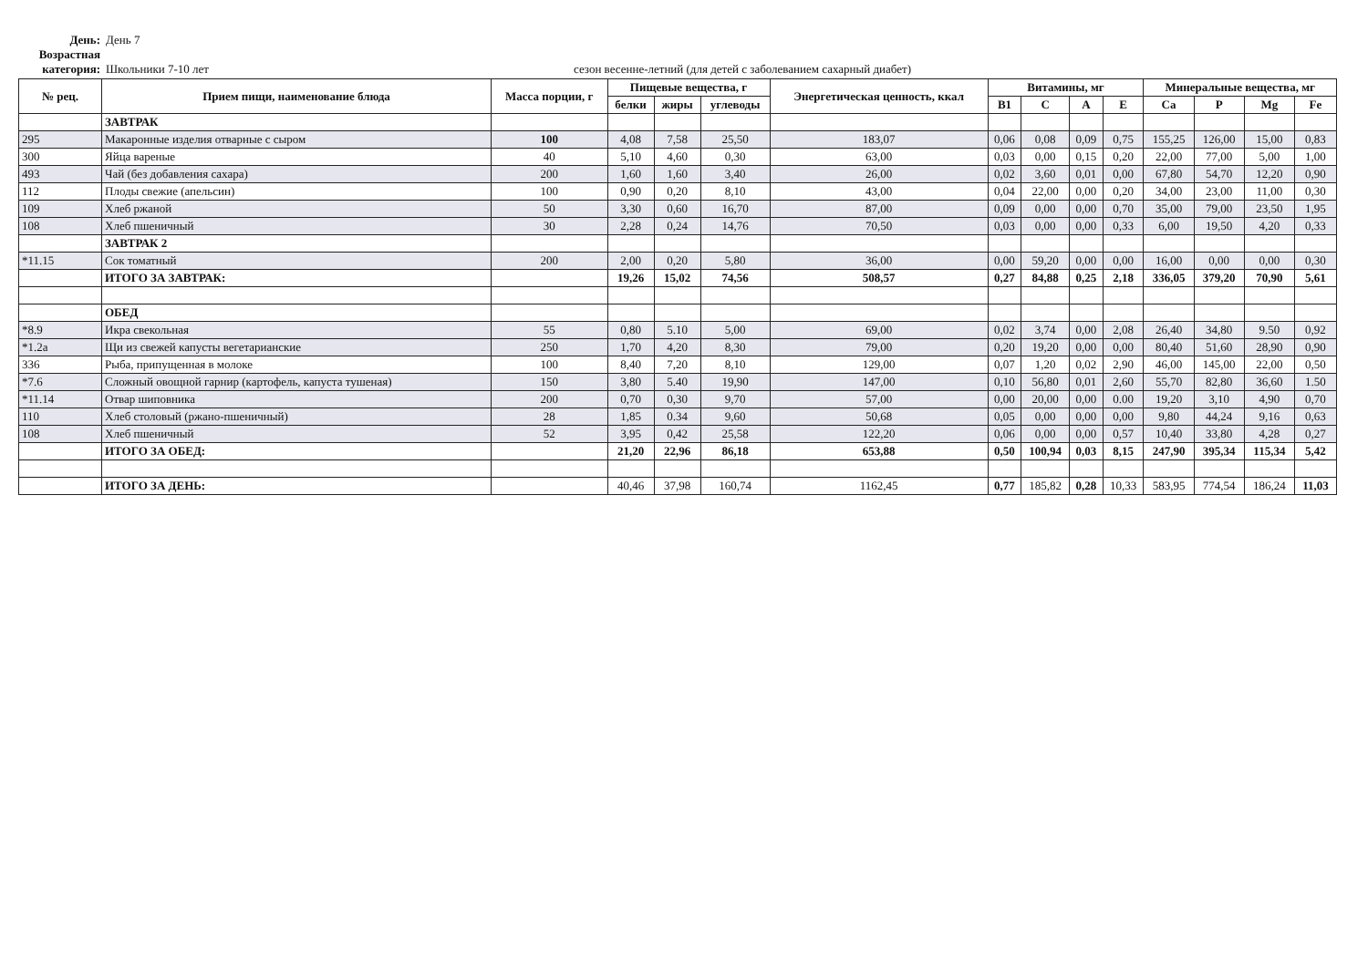День: День 7
Возрастная категория: Школьники 7-10 лет сезон весенне-летний (для детей с заболеванием сахарный диабет)
| № рец. | Прием пищи, наименование блюда | Масса порции, г | Пищевые вещества, г | | | Энергетическая ценность, ккал | Витамины, мг | | | | Минеральные вещества, мг | | | |
| --- | --- | --- | --- | --- | --- | --- | --- | --- | --- | --- | --- | --- | --- | --- |
| | | | белки | жиры | углеводы | | B1 | C | A | E | Ca | P | Mg | Fe |
| | ЗАВТРАК | | | | | | | | | | | | | |
| 295 | Макаронные изделия отварные с сыром | 100 | 4,08 | 7,58 | 25,50 | 183,07 | 0,06 | 0,08 | 0,09 | 0,75 | 155,25 | 126,00 | 15,00 | 0,83 |
| 300 | Яйца вареные | 40 | 5,10 | 4,60 | 0,30 | 63,00 | 0,03 | 0,00 | 0,15 | 0,20 | 22,00 | 77,00 | 5,00 | 1,00 |
| 493 | Чай (без добавления сахара) | 200 | 1,60 | 1,60 | 3,40 | 26,00 | 0,02 | 3,60 | 0,01 | 0,00 | 67,80 | 54,70 | 12,20 | 0,90 |
| 112 | Плоды свежие (апельсин) | 100 | 0,90 | 0,20 | 8,10 | 43,00 | 0,04 | 22,00 | 0,00 | 0,20 | 34,00 | 23,00 | 11,00 | 0,30 |
| 109 | Хлеб ржаной | 50 | 3,30 | 0,60 | 16,70 | 87,00 | 0,09 | 0,00 | 0,00 | 0,70 | 35,00 | 79,00 | 23,50 | 1,95 |
| 108 | Хлеб пшеничный | 30 | 2,28 | 0,24 | 14,76 | 70,50 | 0,03 | 0,00 | 0,00 | 0,33 | 6,00 | 19,50 | 4,20 | 0,33 |
| | ЗАВТРАК 2 | | | | | | | | | | | | | |
| *11.15 | Сок томатный | 200 | 2,00 | 0,20 | 5,80 | 36,00 | 0,00 | 59,20 | 0,00 | 0,00 | 16,00 | 0,00 | 0,00 | 0,30 |
| | ИТОГО ЗА ЗАВТРАК: | | 19,26 | 15,02 | 74,56 | 508,57 | 0,27 | 84,88 | 0,25 | 2,18 | 336,05 | 379,20 | 70,90 | 5,61 |
| | ОБЕД | | | | | | | | | | | | | |
| *8.9 | Икра свекольная | 55 | 0,80 | 5.10 | 5,00 | 69,00 | 0,02 | 3,74 | 0,00 | 2,08 | 26,40 | 34,80 | 9.50 | 0,92 |
| *1.2a | Щи из свежей капусты вегетарианские | 250 | 1,70 | 4,20 | 8,30 | 79,00 | 0,20 | 19,20 | 0,00 | 0,00 | 80,40 | 51,60 | 28,90 | 0,90 |
| 336 | Рыба, припущенная в молоке | 100 | 8,40 | 7,20 | 8,10 | 129,00 | 0,07 | 1,20 | 0,02 | 2,90 | 46,00 | 145,00 | 22,00 | 0,50 |
| *7.6 | Сложный овощной гарнир (картофель, капуста тушеная) | 150 | 3,80 | 5.40 | 19,90 | 147,00 | 0,10 | 56,80 | 0,01 | 2,60 | 55,70 | 82,80 | 36,60 | 1.50 |
| *11.14 | Отвар шиповника | 200 | 0,70 | 0,30 | 9,70 | 57,00 | 0,00 | 20,00 | 0,00 | 0.00 | 19,20 | 3,10 | 4,90 | 0,70 |
| 110 | Хлеб столовый (ржано-пшеничный) | 28 | 1,85 | 0.34 | 9,60 | 50,68 | 0,05 | 0,00 | 0,00 | 0,00 | 9,80 | 44,24 | 9,16 | 0,63 |
| 108 | Хлеб пшеничный | 52 | 3,95 | 0,42 | 25,58 | 122,20 | 0,06 | 0,00 | 0,00 | 0,57 | 10,40 | 33,80 | 4,28 | 0,27 |
| | ИТОГО ЗА ОБЕД: | | 21,20 | 22,96 | 86,18 | 653,88 | 0,50 | 100,94 | 0,03 | 8,15 | 247,90 | 395,34 | 115,34 | 5,42 |
| | ИТОГО ЗА ДЕНЬ: | | 40,46 | 37,98 | 160,74 | 1162,45 | 0,77 | 185,82 | 0,28 | 10,33 | 583,95 | 774,54 | 186,24 | 11,03 |